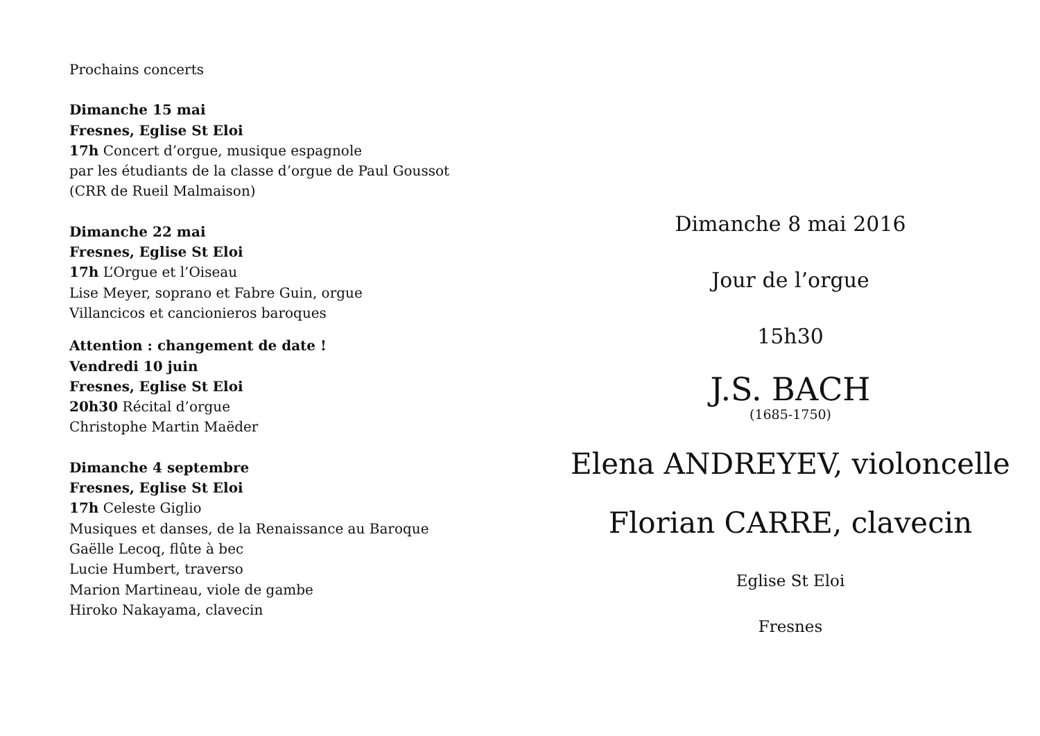Prochains concerts
Dimanche 15 mai
Fresnes, Eglise St Eloi
17h Concert d’orgue, musique espagnole
par les étudiants de la classe d’orgue de Paul Goussot
(CRR de Rueil Malmaison)
Dimanche 22 mai
Fresnes, Eglise St Eloi
17h L’Orgue et l’Oiseau
Lise Meyer, soprano et Fabre Guin, orgue
Villancicos et cancionieros baroques
Attention : changement de date !
Vendredi 10 juin
Fresnes, Eglise St Eloi
20h30 Récital d’orgue
Christophe Martin Maëder
Dimanche 4 septembre
Fresnes, Eglise St Eloi
17h Celeste Giglio
Musiques et danses, de la Renaissance au Baroque
Gaëlle Lecoq, flûte à bec
Lucie Humbert, traverso
Marion Martineau, viole de gambe
Hiroko Nakayama, clavecin
Dimanche 8 mai 2016
Jour de l’orgue
15h30
J.S. BACH
(1685-1750)
Elena ANDREYEV, violoncelle
Florian CARRE, clavecin
Eglise St Eloi
Fresnes